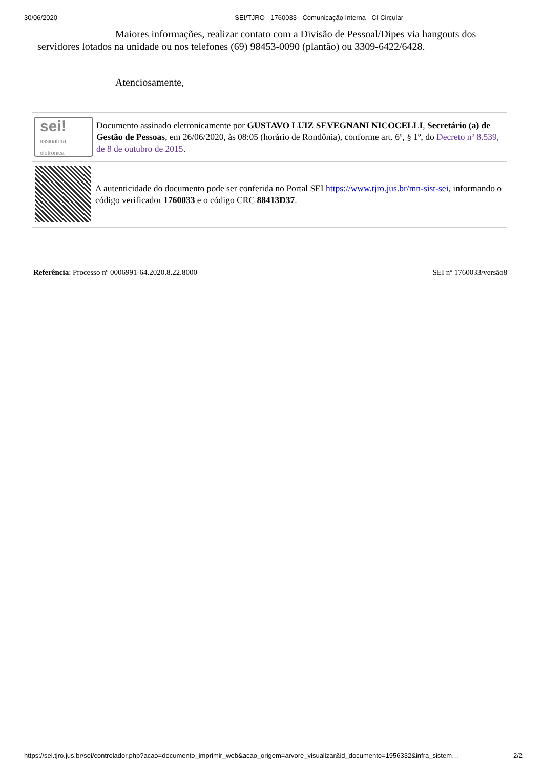30/06/2020 SEI/TJRO - 1760033 - Comunicação Interna - CI Circular
Maiores informações, realizar contato com a Divisão de Pessoal/Dipes via hangouts dos servidores lotados na unidade ou nos telefones (69) 98453-0090 (plantão) ou 3309-6422/6428.
Atenciosamente,
sei!
assinatura
eletrônica
Documento assinado eletronicamente por GUSTAVO LUIZ SEVEGNANI NICOCELLI, Secretário (a) de Gestão de Pessoas, em 26/06/2020, às 08:05 (horário de Rondônia), conforme art. 6º, § 1º, do Decreto nº 8.539, de 8 de outubro de 2015.
A autenticidade do documento pode ser conferida no Portal SEI https://www.tjro.jus.br/mn-sist-sei, informando o código verificador 1760033 e o código CRC 88413D37.
Referência: Processo nº 0006991-64.2020.8.22.8000 SEI nº 1760033/versão8
https://sei.tjro.jus.br/sei/controlador.php?acao=documento_imprimir_web&acao_origem=arvore_visualizar&id_documento=1956332&infra_sistem… 2/2